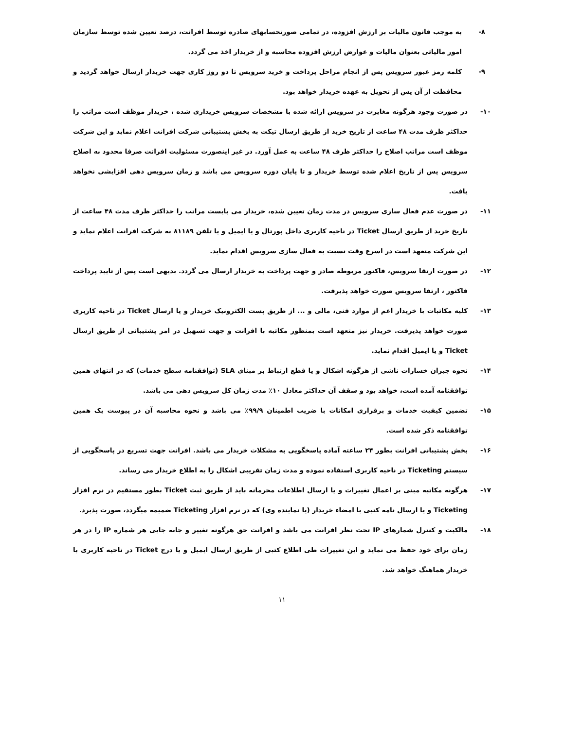۸- به موجب قانون مالیات بر ارزش افزوده، در تمامی صورتحسابهای صادره توسط افرانت، درصد تعیین شده توسط سازمان امور مالیاتی بعنوان مالیات و عوارض ارزش افزوده محاسبه و از خریدار اخذ می گردد.
۹- کلمه رمز عبور سرویس پس از انجام مراحل پرداخت و خرید سرویس تا دو روز کاری جهت خریدار ارسال خواهد گردید و محافظت از آن پس از تحویل به عهده خریدار خواهد بود.
۱۰-در صورت وجود هرگونه مغایرت در سرویس ارائه شده با مشخصات سرویس خریداری شده ، خریدار موظف است مراتب را حداکثر ظرف مدت ۴۸ ساعت از تاریخ خرید از طریق ارسال تیکت به بخش پشتیبانی شرکت افرانت اعلام نماید و این شرکت موظف است مراتب اصلاح را حداکثر ظرف ۴۸ ساعت به عمل آورد. در غیر اینصورت مسئولیت افرانت صرفا محدود به اصلاح سرویس پس از تاریخ اعلام شده توسط خریدار و تا پایان دوره سرویس می باشد و زمان سرویس دهی افزایشی نخواهد یافت.
۱۱-در صورت عدم فعال سازی سرویس در مدت زمان تعیین شده، خریدار می بایست مراتب را حداکثر ظرف مدت ۴۸ ساعت از تاریخ خرید از طریق ارسال Ticket در ناحیه کاربری داخل پورتال و یا ایمیل و یا تلفن ۸۱۱۸۹ به شرکت افرانت اعلام نماید و این شرکت متعهد است در اسرع وقت نسبت به فعال سازی سرویس اقدام نماید.
۱۲-در صورت ارتقا سرویس، فاکتور مربوطه صادر و جهت پرداخت به خریدار ارسال می گردد. بدیهی است پس از تایید پرداخت فاکتور ، ارتقا سرویس صورت خواهد پذیرفت.
۱۳-کلیه مکاتبات با خریدار اعم از موارد فنی، مالی و ... از طریق پست الکترونیک خریدار و یا ارسال Ticket در ناحیه کاربری صورت خواهد پذیرفت. خریدار نیز متعهد است بمنظور مکاتبه با افرانت و جهت تسهیل در امر پشتیبانی از طریق ارسال Ticket و یا ایمیل اقدام نماید.
۱۴-نحوه جبران خسارات ناشی از هرگونه اشکال و یا قطع ارتباط بر مبنای SLA (توافقنامه سطح خدمات) که در انتهای همین توافقنامه آمده است، خواهد بود و سقف آن حداکثر معادل ۱۰٪ مدت زمان کل سرویس دهی می باشد.
۱۵-تضمین کیفیت خدمات و برقراری امکانات با ضریب اطمینان ۹۹/۹٪ می باشد و نحوه محاسبه آن در پیوست یک همین توافقنامه ذکر شده است.
۱۶-بخش پشتیبانی افرانت بطور ۲۴ ساعته آماده پاسخگویی به مشکلات خریدار می باشد. افرانت جهت تسریع در پاسخگویی از سیستم Ticketing در ناحیه کاربری استفاده نموده و مدت زمان تقریبی اشکال را به اطلاع خریدار می رساند.
۱۷-هرگونه مکاتبه مبنی بر اعمال تغییرات و یا ارسال اطلاعات محرمانه باید از طریق ثبت Ticket بطور مستقیم در نرم افزار Ticketing و یا ارسال نامه کتبی با امضاء خریدار (یا نماینده وی) که در نرم افزار Ticketing ضمیمه میگردد، صورت پذیرد.
۱۸-مالکیت و کنترل شمارهای IP تحت نظر افرانت می باشد و افرانت حق هرگونه تغییر و جابه جایی هر شماره IP را در هر زمان برای خود حفظ می نماید و این تغییرات طی اطلاع کتبی از طریق ارسال ایمیل و یا درج Ticket در ناحیه کاربری با خریدار هماهنگ خواهد شد.
۱۱